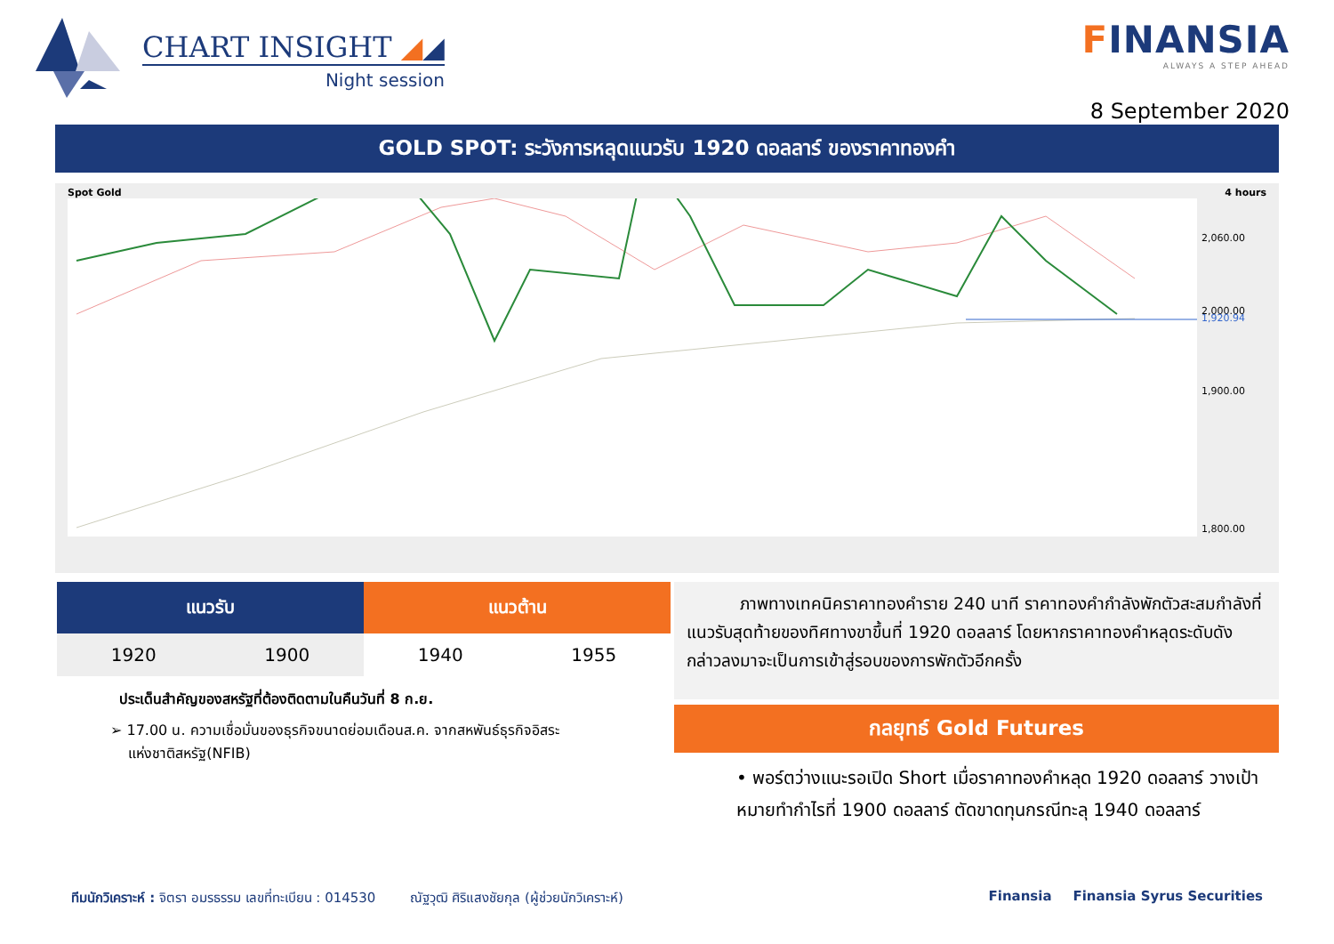CHART INSIGHT ◢◢
Night session
FINANSIA
ALWAYS A STEP AHEAD
8 September 2020
GOLD SPOT: ระวังการหลุดแนวรับ 1920 ดอลลาร์ ของราคาทองคำ
Spot Gold 4 hours
2,060.00
2,000.00
1,920.94
1,900.00
1,800.00
| แนวรับ | | แนวต้าน | |
| --- | --- | --- | --- |
| 1920 | 1900 | 1940 | 1955 |
ประเด็นสำคัญของสหรัฐที่ต้องติดตามในคืนวันที่ 8 ก.ย.
➢ 17.00 น. ความเชื่อมั่นของธุรกิจขนาดย่อมเดือนส.ค. จากสหพันธ์ธุรกิจอิสระ
แห่งชาติสหรัฐ(NFIB)
ภาพทางเทคนิคราคาทองคำราย 240 นาที ราคาทองคำกำลังพักตัวสะสมกำลังที่แนวรับสุดท้ายของทิศทางขาขึ้นที่ 1920 ดอลลาร์ โดยหากราคาทองคำหลุดระดับดังกล่าวลงมาจะเป็นการเข้าสู่รอบของการพักตัวอีกครั้ง
กลยุทธ์ Gold Futures
• พอร์ตว่างแนะรอเปิด Short เมื่อราคาทองคำหลุด 1920 ดอลลาร์ วางเป้าหมายทำกำไรที่ 1900 ดอลลาร์ ตัดขาดทุนกรณีทะลุ 1940 ดอลลาร์
ทีมนักวิเคราะห์ : จิตรา อมรธรรม เลขที่ทะเบียน : 014530 ณัฐวุฒิ ศิริแสงชัยกุล (ผู้ช่วยนักวิเคราะห์) Finansia Finansia Syrus Securities